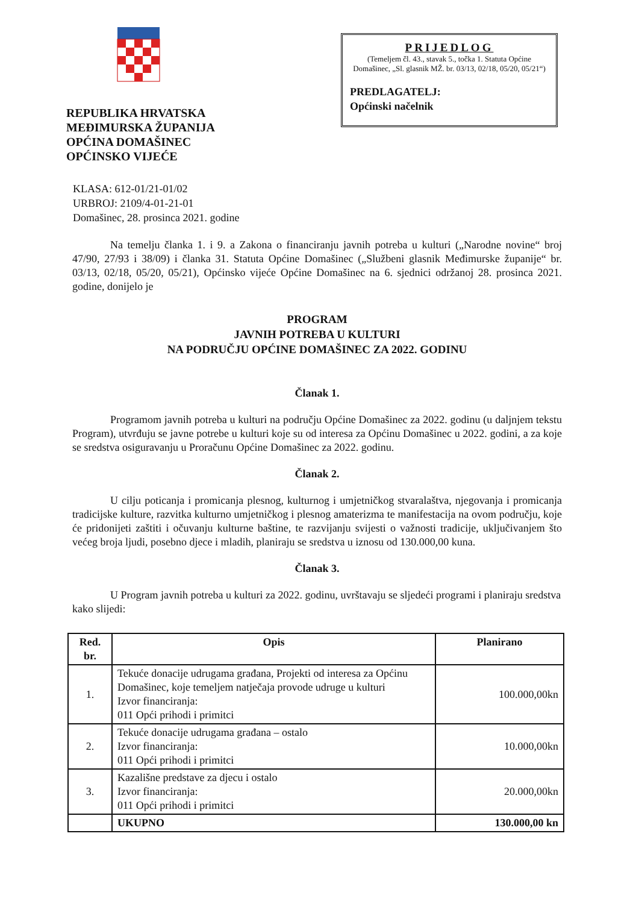REPUBLIKA HRVATSKA
MEĐIMURSKA ŽUPANIJA
OPĆINA DOMAŠINEC
OPĆINSKO VIJEĆE
PRIJEDLOG
(Temeljem čl. 43., stavak 5., točka 1. Statuta Općine Domašinec, „Sl. glasnik MŽ. br. 03/13, 02/18, 05/20, 05/21“)
PREDLAGATELJ:
Općinski načelnik
KLASA: 612-01/21-01/02
URBROJ: 2109/4-01-21-01
Domašinec, 28. prosinca 2021. godine
Na temelju članka 1. i 9. a Zakona o financiranju javnih potreba u kulturi („Narodne novine“ broj 47/90, 27/93 i 38/09) i članka 31. Statuta Općine Domašinec („Službeni glasnik Međimurske županije“ br. 03/13, 02/18, 05/20, 05/21), Općinsko vijeće Općine Domašinec na 6. sjednici održanoj 28. prosinca 2021. godine, donijelo je
PROGRAM
JAVNIH POTREBA U KULTURI
NA PODRUČJU OPĆINE DOMAŠINEC ZA 2022. GODINU
Članak 1.
Programom javnih potreba u kulturi na području Općine Domašinec za 2022. godinu (u daljnjem tekstu Program), utvrđuju se javne potrebe u kulturi koje su od interesa za Općinu Domašinec u 2022. godini, a za koje se sredstva osiguravanju u Proračunu Općine Domašinec za 2022. godinu.
Članak 2.
U cilju poticanja i promicanja plesnog, kulturnog i umjetničkog stvaralaštva, njegovanja i promicanja tradicijske kulture, razvitka kulturno umjetničkog i plesnog amaterizma te manifestacija na ovom području, koje će pridonijeti zaštiti i očuvanju kulturne baštine, te razvijanju svijesti o važnosti tradicije, uključivanjem što većeg broja ljudi, posebno djece i mladih, planiraju se sredstva u iznosu od 130.000,00 kuna.
Članak 3.
U Program javnih potreba u kulturi za 2022. godinu, uvrštavaju se sljedeći programi i planiraju sredstva kako slijedi:
| Red. br. | Opis | Planirano |
| --- | --- | --- |
| 1. | Tekuće donacije udrugama građana, Projekti od interesa za Općinu Domašinec, koje temeljem natječaja provode udruge u kulturi Izvor financiranja: 011 Opći prihodi i primitci | 100.000,00kn |
| 2. | Tekuće donacije udrugama građana – ostalo Izvor financiranja: 011 Opći prihodi i primitci | 10.000,00kn |
| 3. | Kazališne predstave za djecu i ostalo Izvor financiranja: 011 Opći prihodi i primitci | 20.000,00kn |
| | UKUPNO | 130.000,00 kn |